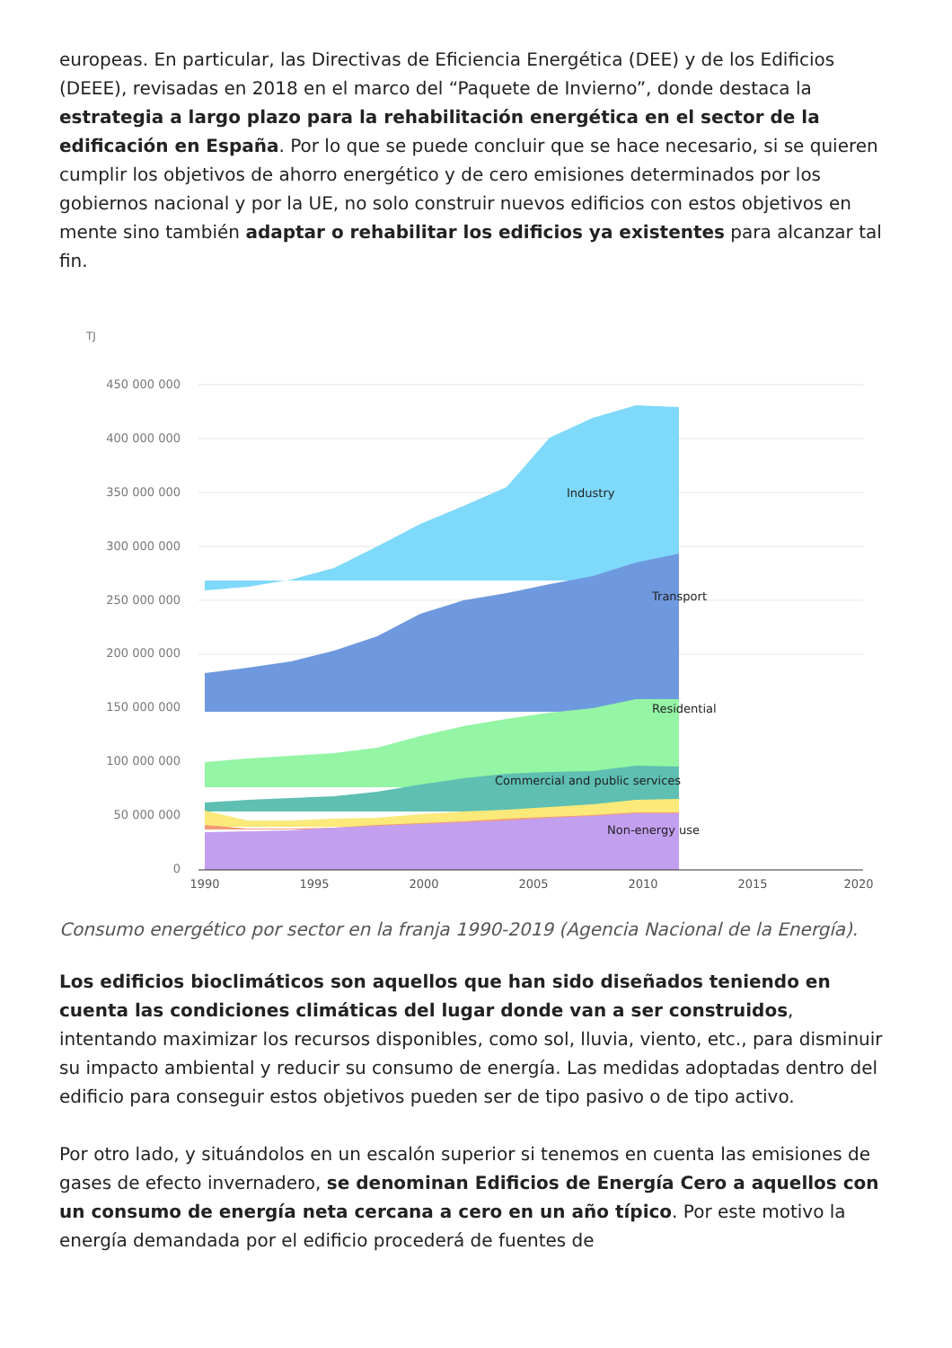europeas. En particular, las Directivas de Eficiencia Energética (DEE) y de los Edificios (DEEE), revisadas en 2018 en el marco del “Paquete de Invierno”, donde destaca la estrategia a largo plazo para la rehabilitación energética en el sector de la edificación en España. Por lo que se puede concluir que se hace necesario, si se quieren cumplir los objetivos de ahorro energético y de cero emisiones determinados por los gobiernos nacional y por la UE, no solo construir nuevos edificios con estos objetivos en mente sino también adaptar o rehabilitar los edificios ya existentes para alcanzar tal fin.
TJ
450 000 000
400 000 000
350 000 000
300 000 000
250 000 000
200 000 000
150 000 000
100 000 000
50 000 000
0
Industry
Transport
Residential
Commercial and public services
Non-energy use
1990
1995
2000
2005
2010
2015
2020
Consumo energético por sector en la franja 1990-2019 (Agencia Nacional de la Energía).
Los edificios bioclimáticos son aquellos que han sido diseñados teniendo en cuenta las condiciones climáticas del lugar donde van a ser construidos, intentando maximizar los recursos disponibles, como sol, lluvia, viento, etc., para disminuir su impacto ambiental y reducir su consumo de energía. Las medidas adoptadas dentro del edificio para conseguir estos objetivos pueden ser de tipo pasivo o de tipo activo.
Por otro lado, y situándolos en un escalón superior si tenemos en cuenta las emisiones de gases de efecto invernadero, se denominan Edificios de Energía Cero a aquellos con un consumo de energía neta cercana a cero en un año típico. Por este motivo la energía demandada por el edificio procederá de fuentes de